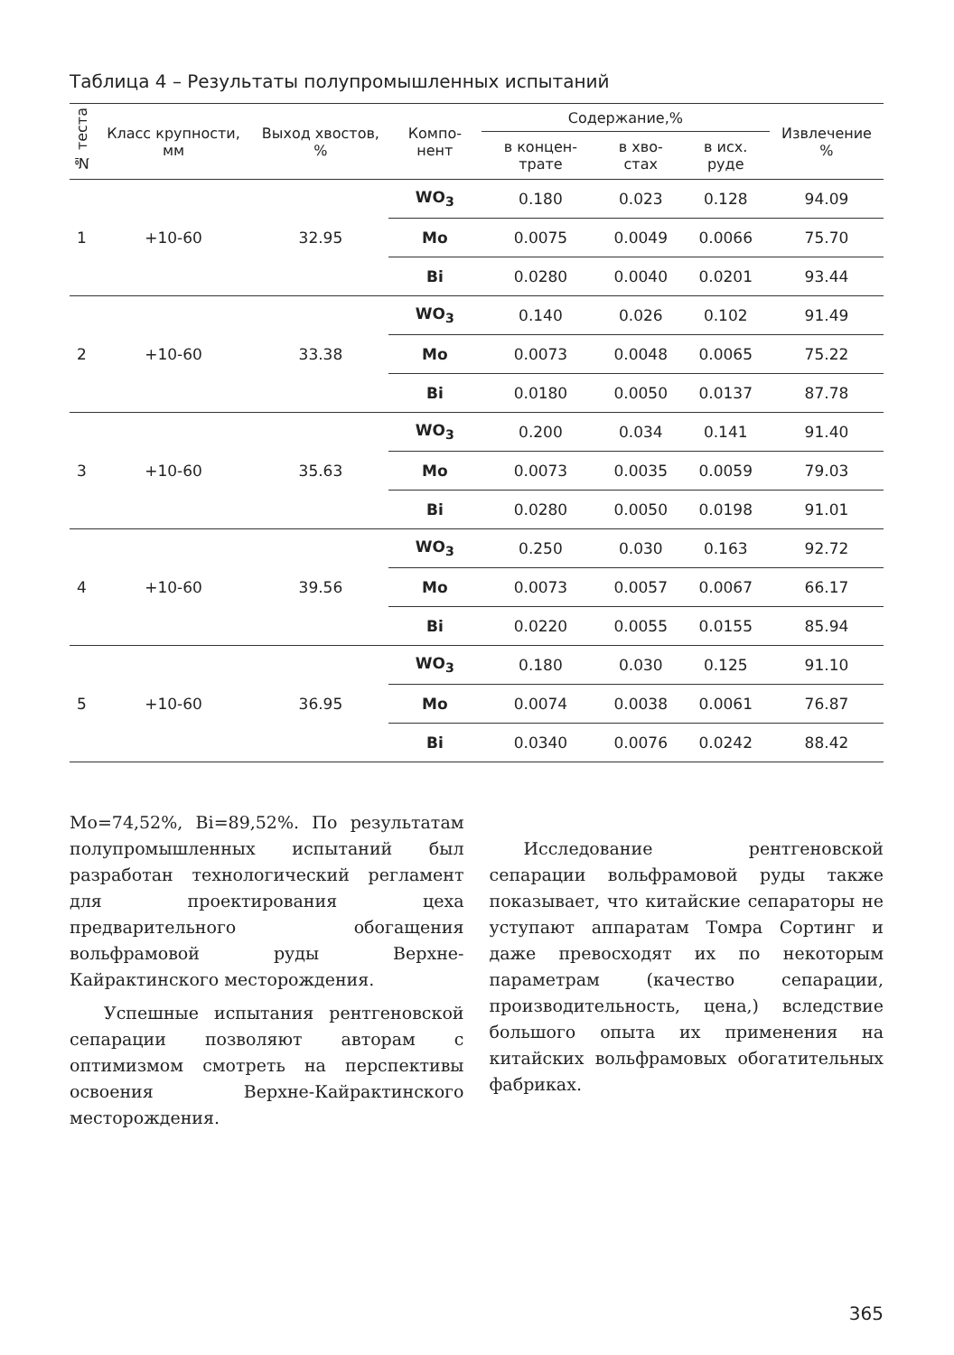Таблица 4 – Результаты полупромышленных испытаний
| № теста | Класс крупности, мм | Выход хвостов, % | Компо-нент | Содержание,% | | | Извлечение % |
| --- | --- | --- | --- | --- | --- | --- | --- |
| | | | | в концен-трате | в хво-стах | в исх. руде | |
| 1 | +10-60 | 32.95 | WO<sub>3</sub> | 0.180 | 0.023 | 0.128 | 94.09 |
| | | | Mo | 0.0075 | 0.0049 | 0.0066 | 75.70 |
| | | | Bi | 0.0280 | 0.0040 | 0.0201 | 93.44 |
| 2 | +10-60 | 33.38 | WO<sub>3</sub> | 0.140 | 0.026 | 0.102 | 91.49 |
| | | | Mo | 0.0073 | 0.0048 | 0.0065 | 75.22 |
| | | | Bi | 0.0180 | 0.0050 | 0.0137 | 87.78 |
| 3 | +10-60 | 35.63 | WO<sub>3</sub> | 0.200 | 0.034 | 0.141 | 91.40 |
| | | | Mo | 0.0073 | 0.0035 | 0.0059 | 79.03 |
| | | | Bi | 0.0280 | 0.0050 | 0.0198 | 91.01 |
| 4 | +10-60 | 39.56 | WO<sub>3</sub> | 0.250 | 0.030 | 0.163 | 92.72 |
| | | | Mo | 0.0073 | 0.0057 | 0.0067 | 66.17 |
| | | | Bi | 0.0220 | 0.0055 | 0.0155 | 85.94 |
| 5 | +10-60 | 36.95 | WO<sub>3</sub> | 0.180 | 0.030 | 0.125 | 91.10 |
| | | | Mo | 0.0074 | 0.0038 | 0.0061 | 76.87 |
| | | | Bi | 0.0340 | 0.0076 | 0.0242 | 88.42 |
Mo=74,52%, Bi=89,52%. По результатам полупромышленных испытаний был разработан технологический регламент для проектирования цеха предварительного обогащения вольфрамовой руды Верхне-Кайрактинского месторождения.
Успешные испытания рентгеновской сепарации позволяют авторам с оптимизмом смотреть на перспективы освоения Верхне-Кайрактинского месторождения.
Исследование рентгеновской сепарации вольфрамовой руды также показывает, что китайские сепараторы не уступают аппаратам Томра Сортинг и даже превосходят их по некоторым параметрам (качество сепарации, производительность, цена,) вследствие большого опыта их применения на китайских вольфрамовых обогатительных фабриках.
365